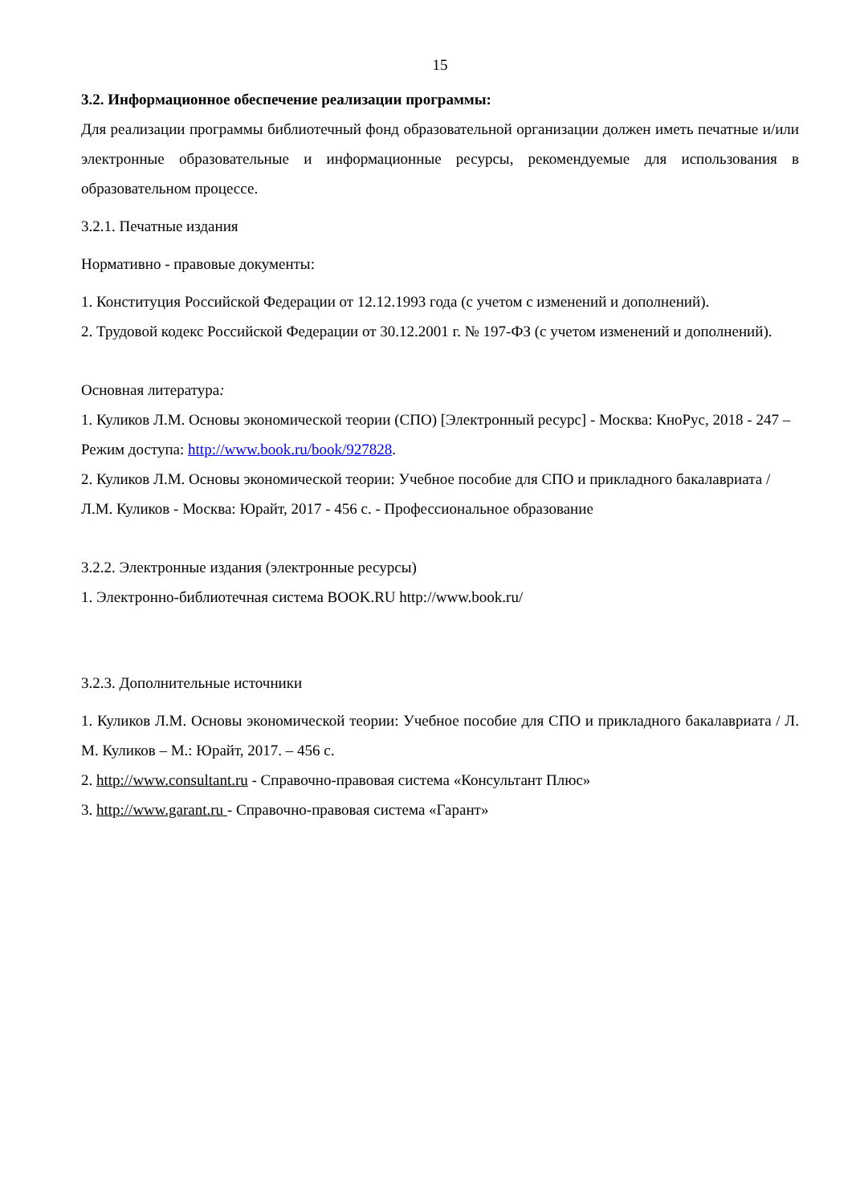15
3.2. Информационное обеспечение реализации программы:
Для реализации программы библиотечный фонд образовательной организации должен иметь печатные и/или электронные образовательные и информационные ресурсы, рекомендуемые для использования в образовательном процессе.
3.2.1. Печатные издания
Нормативно - правовые документы:
1. Конституция Российской Федерации от 12.12.1993 года (с учетом с изменений и дополнений).
2. Трудовой кодекс Российской Федерации от 30.12.2001 г. № 197-ФЗ (с учетом изменений и дополнений).
Основная литература:
1. Куликов Л.М. Основы экономической теории (СПО) [Электронный ресурс] - Москва: КноРус, 2018 - 247 – Режим доступа: http://www.book.ru/book/927828.
2. Куликов Л.М. Основы экономической теории: Учебное пособие для СПО и прикладного бакалавриата / Л.М. Куликов - Москва: Юрайт, 2017 - 456 с. - Профессиональное образование
3.2.2. Электронные издания (электронные ресурсы)
1. Электронно-библиотечная система BOOK.RU http://www.book.ru/
3.2.3. Дополнительные источники
1. Куликов Л.М. Основы экономической теории: Учебное пособие для СПО и прикладного бакалавриата / Л. М. Куликов – М.: Юрайт, 2017. – 456 с.
2. http://www.consultant.ru - Справочно-правовая система «Консультант Плюс»
3. http://www.garant.ru - Справочно-правовая система «Гарант»